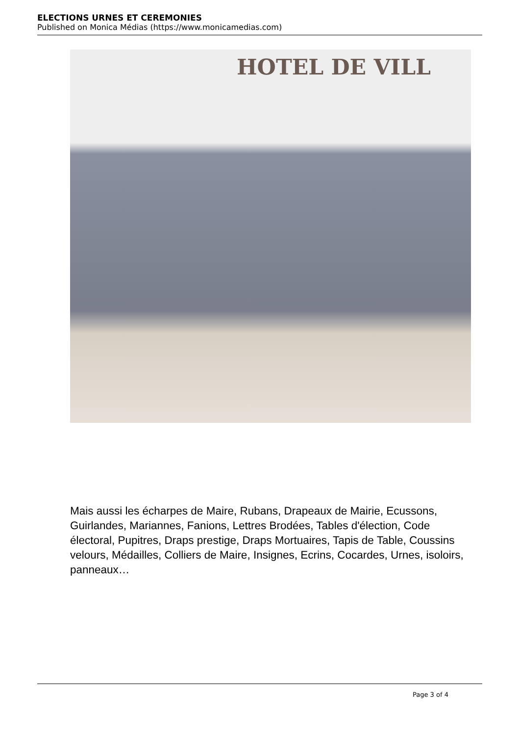ELECTIONS URNES ET CEREMONIES
Published on Monica Médias (https://www.monicamedias.com)
HOTEL DE VILL
Mais aussi les écharpes de Maire, Rubans, Drapeaux de Mairie, Ecussons, Guirlandes, Mariannes, Fanions, Lettres Brodées, Tables d'élection, Code électoral, Pupitres, Draps prestige, Draps Mortuaires, Tapis de Table, Coussins velours, Médailles, Colliers de Maire, Insignes, Ecrins, Cocardes, Urnes, isoloirs, panneaux…
Page 3 of 4